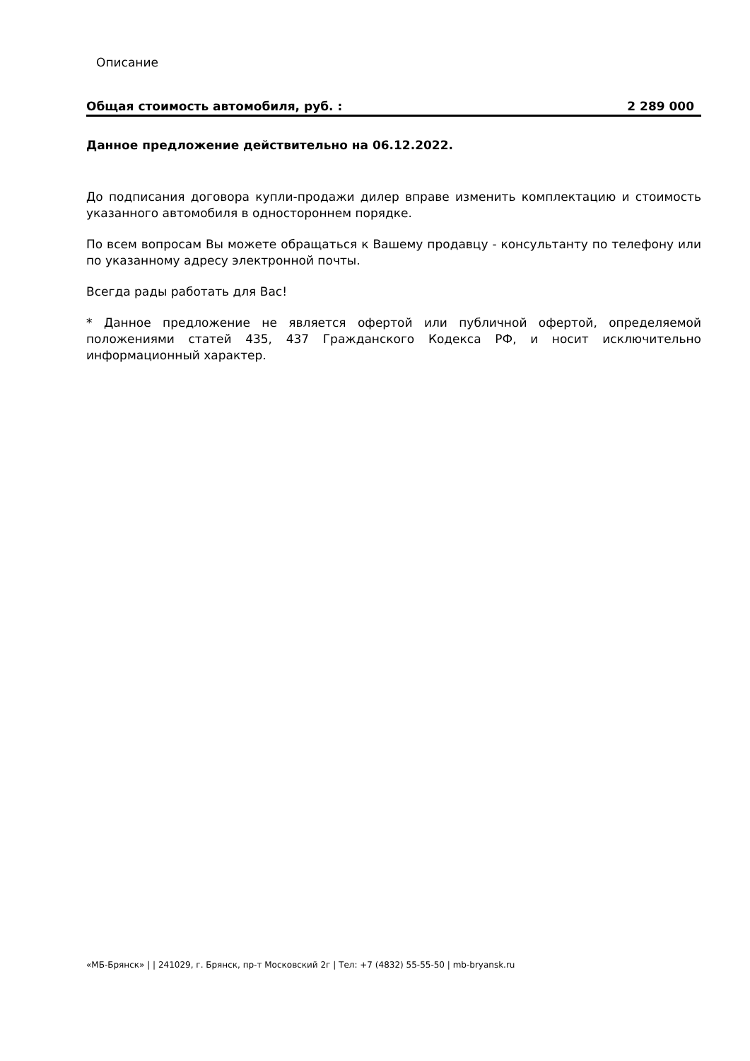Описание
Общая стоимость автомобиля, руб. : 2 289 000
Данное предложение действительно на 06.12.2022.
До подписания договора купли-продажи дилер вправе изменить комплектацию и стоимость указанного автомобиля в одностороннем порядке.
По всем вопросам Вы можете обращаться к Вашему продавцу - консультанту по телефону или по указанному адресу электронной почты.
Всегда рады работать для Вас!
* Данное предложение не является офертой или публичной офертой, определяемой положениями статей 435, 437 Гражданского Кодекса РФ, и носит исключительно информационный характер.
«МБ-Брянск» | | 241029, г. Брянск, пр-т Московский 2г | Тел: +7 (4832) 55-55-50 | mb-bryansk.ru